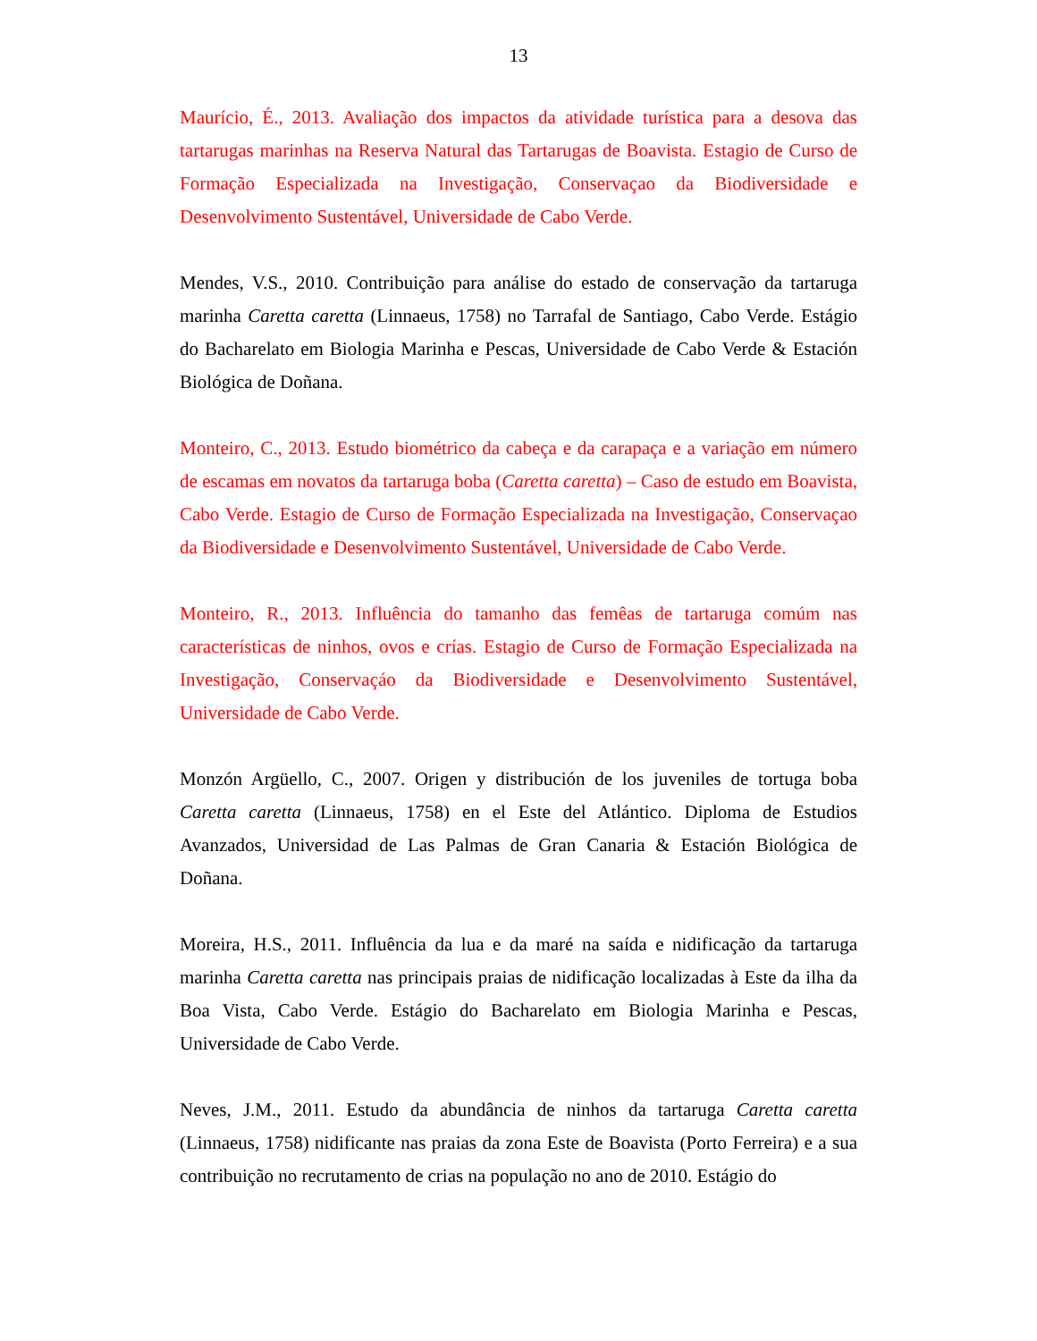13
Maurício, É., 2013. Avaliação dos impactos da atividade turística para a desova das tartarugas marinhas na Reserva Natural das Tartarugas de Boavista. Estagio de Curso de Formação Especializada na Investigação, Conservaçao da Biodiversidade e Desenvolvimento Sustentável, Universidade de Cabo Verde.
Mendes, V.S., 2010. Contribuição para análise do estado de conservação da tartaruga marinha Caretta caretta (Linnaeus, 1758) no Tarrafal de Santiago, Cabo Verde. Estágio do Bacharelato em Biologia Marinha e Pescas, Universidade de Cabo Verde & Estación Biológica de Doñana.
Monteiro, C., 2013. Estudo biométrico da cabeça e da carapaça e a variação em número de escamas em novatos da tartaruga boba (Caretta caretta) – Caso de estudo em Boavista, Cabo Verde. Estagio de Curso de Formação Especializada na Investigação, Conservaçao da Biodiversidade e Desenvolvimento Sustentável, Universidade de Cabo Verde.
Monteiro, R., 2013. Influência do tamanho das femêas de tartaruga comúm nas características de ninhos, ovos e crías. Estagio de Curso de Formação Especializada na Investigação, Conservaçáo da Biodiversidade e Desenvolvimento Sustentável, Universidade de Cabo Verde.
Monzón Argüello, C., 2007. Origen y distribución de los juveniles de tortuga boba Caretta caretta (Linnaeus, 1758) en el Este del Atlántico. Diploma de Estudios Avanzados, Universidad de Las Palmas de Gran Canaria & Estación Biológica de Doñana.
Moreira, H.S., 2011. Influência da lua e da maré na saída e nidificação da tartaruga marinha Caretta caretta nas principais praias de nidificação localizadas à Este da ilha da Boa Vista, Cabo Verde. Estágio do Bacharelato em Biologia Marinha e Pescas, Universidade de Cabo Verde.
Neves, J.M., 2011. Estudo da abundância de ninhos da tartaruga Caretta caretta (Linnaeus, 1758) nidificante nas praias da zona Este de Boavista (Porto Ferreira) e a sua contribuição no recrutamento de crias na população no ano de 2010. Estágio do